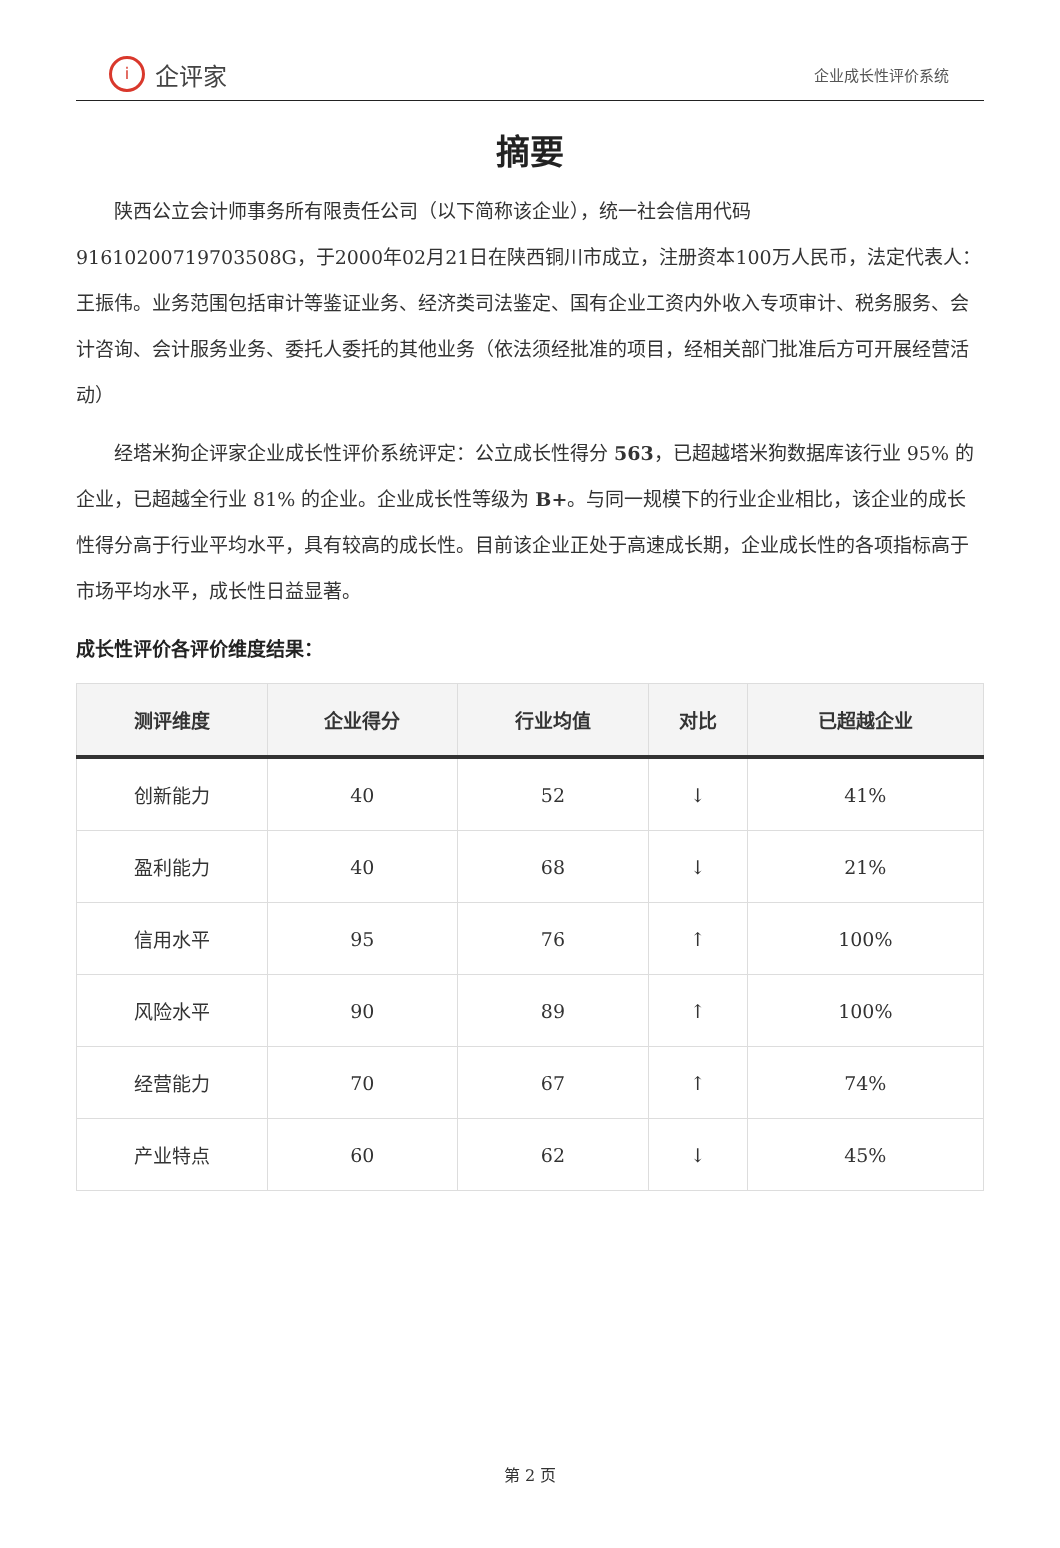i
企评家
企业成长性评价系统
摘要
陕西公立会计师事务所有限责任公司（以下简称该企业），统一社会信用代码91610200719703508G，于2000年02月21日在陕西铜川市成立，注册资本100万人民币，法定代表人：王振伟。业务范围包括审计等鉴证业务、经济类司法鉴定、国有企业工资内外收入专项审计、税务服务、会计咨询、会计服务业务、委托人委托的其他业务（依法须经批准的项目，经相关部门批准后方可开展经营活动）
经塔米狗企评家企业成长性评价系统评定：公立成长性得分 563，已超越塔米狗数据库该行业 95% 的企业，已超越全行业 81% 的企业。企业成长性等级为 B+。与同一规模下的行业企业相比，该企业的成长性得分高于行业平均水平，具有较高的成长性。目前该企业正处于高速成长期，企业成长性的各项指标高于市场平均水平，成长性日益显著。
成长性评价各评价维度结果：
| 测评维度 | 企业得分 | 行业均值 | 对比 | 已超越企业 |
| --- | --- | --- | --- | --- |
| 创新能力 | 40 | 52 | ↓ | 41% |
| 盈利能力 | 40 | 68 | ↓ | 21% |
| 信用水平 | 95 | 76 | ↑ | 100% |
| 风险水平 | 90 | 89 | ↑ | 100% |
| 经营能力 | 70 | 67 | ↑ | 74% |
| 产业特点 | 60 | 62 | ↓ | 45% |
第 2 页